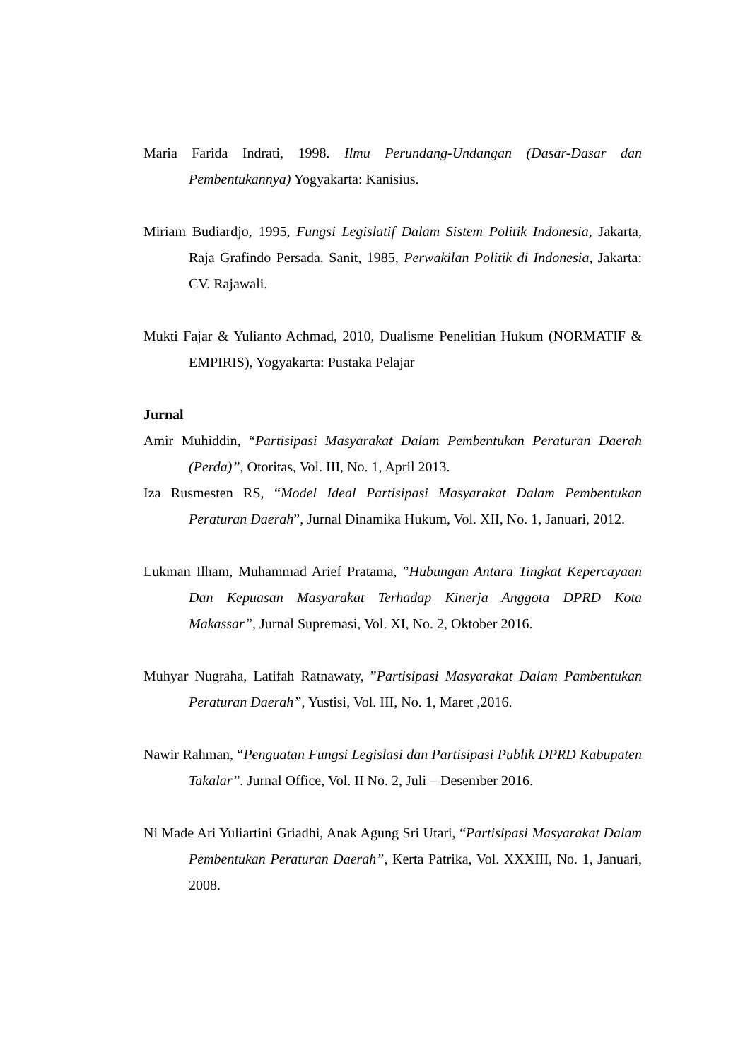Maria Farida Indrati, 1998. Ilmu Perundang-Undangan (Dasar-Dasar dan Pembentukannya) Yogyakarta: Kanisius.
Miriam Budiardjo, 1995, Fungsi Legislatif Dalam Sistem Politik Indonesia, Jakarta, Raja Grafindo Persada. Sanit, 1985, Perwakilan Politik di Indonesia, Jakarta: CV. Rajawali.
Mukti Fajar & Yulianto Achmad, 2010, Dualisme Penelitian Hukum (NORMATIF & EMPIRIS), Yogyakarta: Pustaka Pelajar
Jurnal
Amir Muhiddin, “Partisipasi Masyarakat Dalam Pembentukan Peraturan Daerah (Perda)”, Otoritas, Vol. III, No. 1, April 2013.
Iza Rusmesten RS, “Model Ideal Partisipasi Masyarakat Dalam Pembentukan Peraturan Daerah”, Jurnal Dinamika Hukum, Vol. XII, No. 1, Januari, 2012.
Lukman Ilham, Muhammad Arief Pratama, ”Hubungan Antara Tingkat Kepercayaan Dan Kepuasan Masyarakat Terhadap Kinerja Anggota DPRD Kota Makassar”, Jurnal Supremasi, Vol. XI, No. 2, Oktober 2016.
Muhyar Nugraha, Latifah Ratnawaty, ”Partisipasi Masyarakat Dalam Pambentukan Peraturan Daerah”, Yustisi, Vol. III, No. 1, Maret ,2016.
Nawir Rahman, “Penguatan Fungsi Legislasi dan Partisipasi Publik DPRD Kabupaten Takalar”. Jurnal Office, Vol. II No. 2, Juli – Desember 2016.
Ni Made Ari Yuliartini Griadhi, Anak Agung Sri Utari, “Partisipasi Masyarakat Dalam Pembentukan Peraturan Daerah”, Kerta Patrika, Vol. XXXIII, No. 1, Januari, 2008.